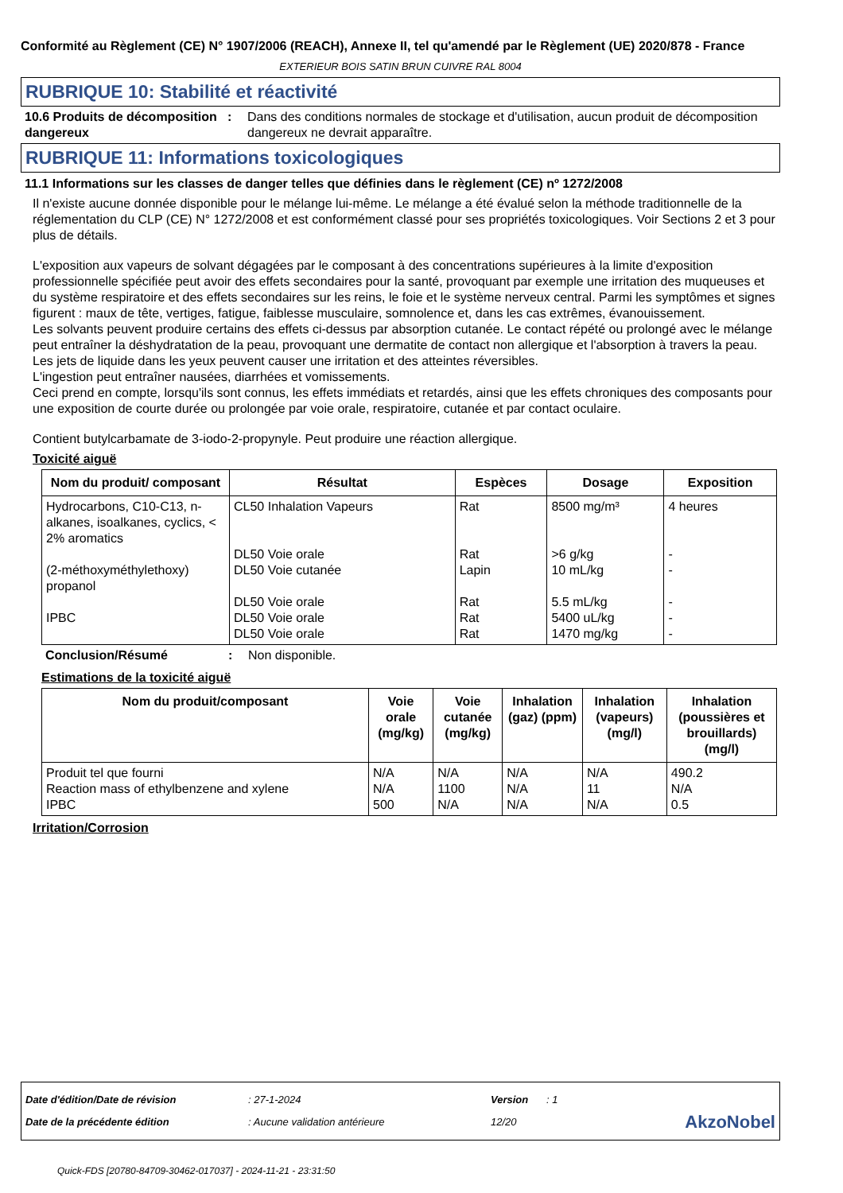Conformité au Règlement (CE) N° 1907/2006 (REACH), Annexe II, tel qu'amendé par le Règlement (UE) 2020/878 - France
EXTERIEUR BOIS SATIN BRUN CUIVRE RAL 8004
RUBRIQUE 10: Stabilité et réactivité
10.6 Produits de décomposition dangereux
: Dans des conditions normales de stockage et d'utilisation, aucun produit de décomposition dangereux ne devrait apparaître.
RUBRIQUE 11: Informations toxicologiques
11.1 Informations sur les classes de danger telles que définies dans le règlement (CE) nº 1272/2008
Il n'existe aucune donnée disponible pour le mélange lui-même. Le mélange a été évalué selon la méthode traditionnelle de la réglementation du CLP (CE) N° 1272/2008 et est conformément classé pour ses propriétés toxicologiques. Voir Sections 2 et 3 pour plus de détails.
L'exposition aux vapeurs de solvant dégagées par le composant à des concentrations supérieures à la limite d'exposition professionnelle spécifiée peut avoir des effets secondaires pour la santé, provoquant par exemple une irritation des muqueuses et du système respiratoire et des effets secondaires sur les reins, le foie et le système nerveux central. Parmi les symptômes et signes figurent : maux de tête, vertiges, fatigue, faiblesse musculaire, somnolence et, dans les cas extrêmes, évanouissement.
Les solvants peuvent produire certains des effets ci-dessus par absorption cutanée. Le contact répété ou prolongé avec le mélange peut entraîner la déshydratation de la peau, provoquant une dermatite de contact non allergique et l'absorption à travers la peau.
Les jets de liquide dans les yeux peuvent causer une irritation et des atteintes réversibles.
L'ingestion peut entraîner nausées, diarrhées et vomissements.
Ceci prend en compte, lorsqu'ils sont connus, les effets immédiats et retardés, ainsi que les effets chroniques des composants pour une exposition de courte durée ou prolongée par voie orale, respiratoire, cutanée et par contact oculaire.
Contient butylcarbamate de 3-iodo-2-propynyle. Peut produire une réaction allergique.
Toxicité aiguë
| Nom du produit/ composant | Résultat | Espèces | Dosage | Exposition |
| --- | --- | --- | --- | --- |
| Hydrocarbons, C10-C13, n-alkanes, isoalkanes, cyclics, < 2% aromatics (2-méthoxyméthylethoxy) propanol IPBC | CL50 Inhalation Vapeurs DL50 Voie orale DL50 Voie cutanée DL50 Voie orale DL50 Voie orale DL50 Voie orale | Rat Rat Lapin Rat Rat Rat | 8500 mg/m³ >6 g/kg 10 mL/kg 5.5 mL/kg 5400 uL/kg 1470 mg/kg | 4 heures - - - - - |
Conclusion/Résumé : Non disponible.
Estimations de la toxicité aiguë
| Nom du produit/composant | Voie orale (mg/kg) | Voie cutanée (mg/kg) | Inhalation (gaz) (ppm) | Inhalation (vapeurs) (mg/l) | Inhalation (poussières et brouillards) (mg/l) |
| --- | --- | --- | --- | --- | --- |
| Produit tel que fourni Reaction mass of ethylbenzene and xylene IPBC | N/A N/A 500 | N/A 1100 N/A | N/A N/A N/A | N/A 11 N/A | 490.2 N/A 0.5 |
Irritation/Corrosion
| Date d'édition/Date de révision | : 27-1-2024 | Version | : 1 | |
| Date de la précédente édition | : Aucune validation antérieure | 12/20 | | AkzoNobel |
Quick-FDS [20780-84709-30462-017037] - 2024-11-21 - 23:31:50